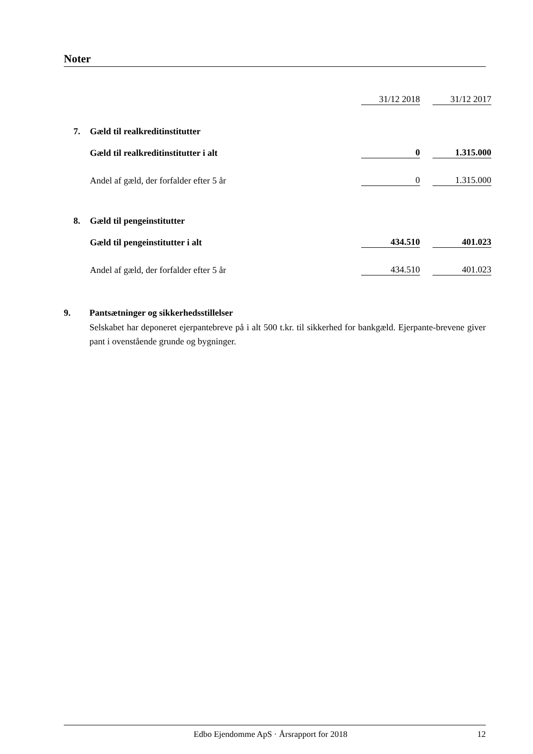Noter
| | | 31/12 2018 | | 31/12 2017 |
| 7. | Gæld til realkreditinstitutter | | | |
| | Gæld til realkreditinstitutter i alt | 0 | | 1.315.000 |
| | Andel af gæld, der forfalder efter 5 år | 0 | | 1.315.000 |
| 8. | Gæld til pengeinstitutter | | | |
| | Gæld til pengeinstitutter i alt | 434.510 | | 401.023 |
| | Andel af gæld, der forfalder efter 5 år | 434.510 | | 401.023 |
9. Pantsætninger og sikkerhedsstillelser
Selskabet har deponeret ejerpantebreve på i alt 500 t.kr. til sikkerhed for bankgæld. Ejerpante-brevene giver pant i ovenstående grunde og bygninger.
Edbo Ejendomme ApS · Årsrapport for 2018 12